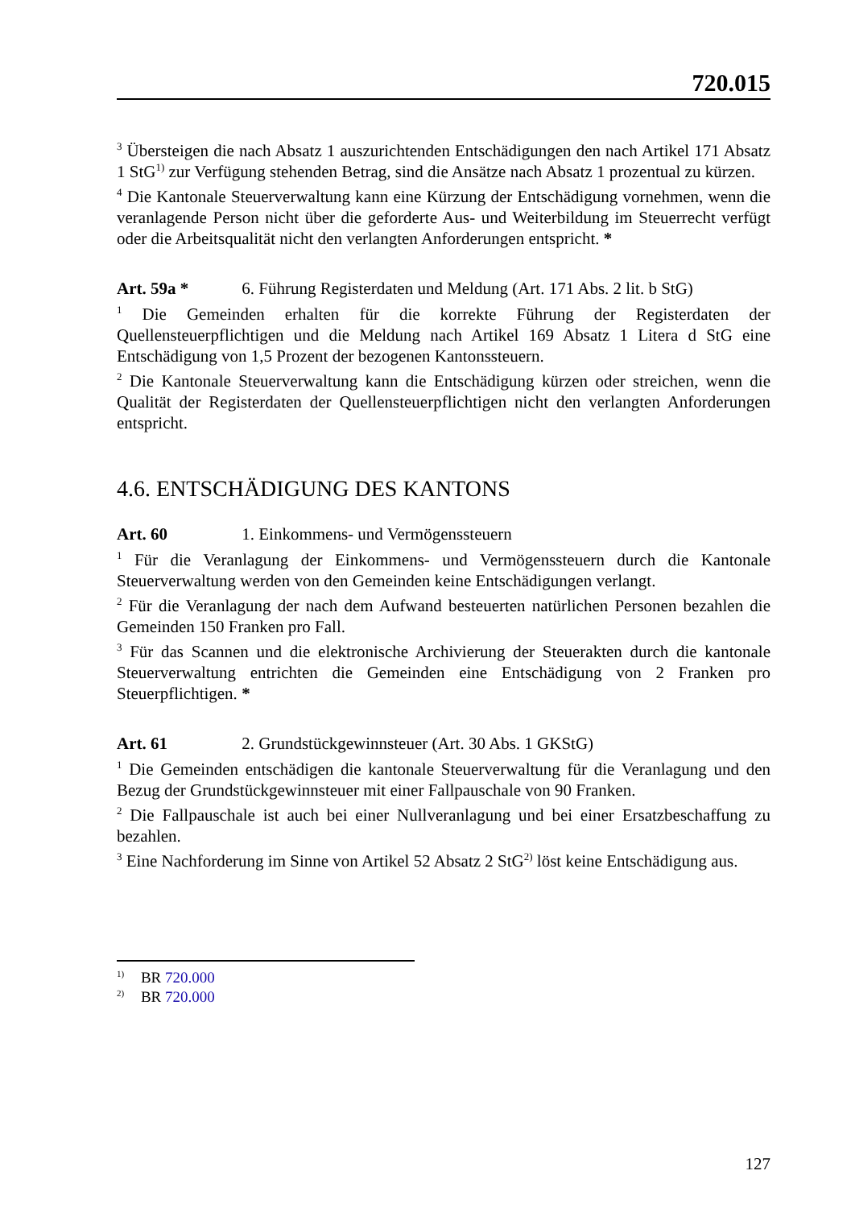720.015
<sup>3</sup> Übersteigen die nach Absatz 1 auszurichtenden Entschädigungen den nach Artikel 171 Absatz 1 StG<sup>1)</sup> zur Verfügung stehenden Betrag, sind die Ansätze nach Absatz 1 prozentual zu kürzen.
<sup>4</sup> Die Kantonale Steuerverwaltung kann eine Kürzung der Entschädigung vornehmen, wenn die veranlagende Person nicht über die geforderte Aus- und Weiterbildung im Steuerrecht verfügt oder die Arbeitsqualität nicht den verlangten Anforderungen entspricht. *
Art. 59a * 6. Führung Registerdaten und Meldung (Art. 171 Abs. 2 lit. b StG)
<sup>1</sup> Die Gemeinden erhalten für die korrekte Führung der Registerdaten der Quellensteuerpflichtigen und die Meldung nach Artikel 169 Absatz 1 Litera d StG eine Entschädigung von 1,5 Prozent der bezogenen Kantonssteuern.
<sup>2</sup> Die Kantonale Steuerverwaltung kann die Entschädigung kürzen oder streichen, wenn die Qualität der Registerdaten der Quellensteuerpflichtigen nicht den verlangten Anforderungen entspricht.
4.6. ENTSCHÄDIGUNG DES KANTONS
Art. 60 1. Einkommens- und Vermögenssteuern
<sup>1</sup> Für die Veranlagung der Einkommens- und Vermögenssteuern durch die Kantonale Steuerverwaltung werden von den Gemeinden keine Entschädigungen verlangt.
<sup>2</sup> Für die Veranlagung der nach dem Aufwand besteuerten natürlichen Personen bezahlen die Gemeinden 150 Franken pro Fall.
<sup>3</sup> Für das Scannen und die elektronische Archivierung der Steuerakten durch die kantonale Steuerverwaltung entrichten die Gemeinden eine Entschädigung von 2 Franken pro Steuerpflichtigen. *
Art. 61 2. Grundstückgewinnsteuer (Art. 30 Abs. 1 GKStG)
<sup>1</sup> Die Gemeinden entschädigen die kantonale Steuerverwaltung für die Veranlagung und den Bezug der Grundstückgewinnsteuer mit einer Fallpauschale von 90 Franken.
<sup>2</sup> Die Fallpauschale ist auch bei einer Nullveranlagung und bei einer Ersatzbeschaffung zu bezahlen.
<sup>3</sup> Eine Nachforderung im Sinne von Artikel 52 Absatz 2 StG<sup>2)</sup> löst keine Entschädigung aus.
<sup>1)</sup> BR 720.000
<sup>2)</sup> BR 720.000
127